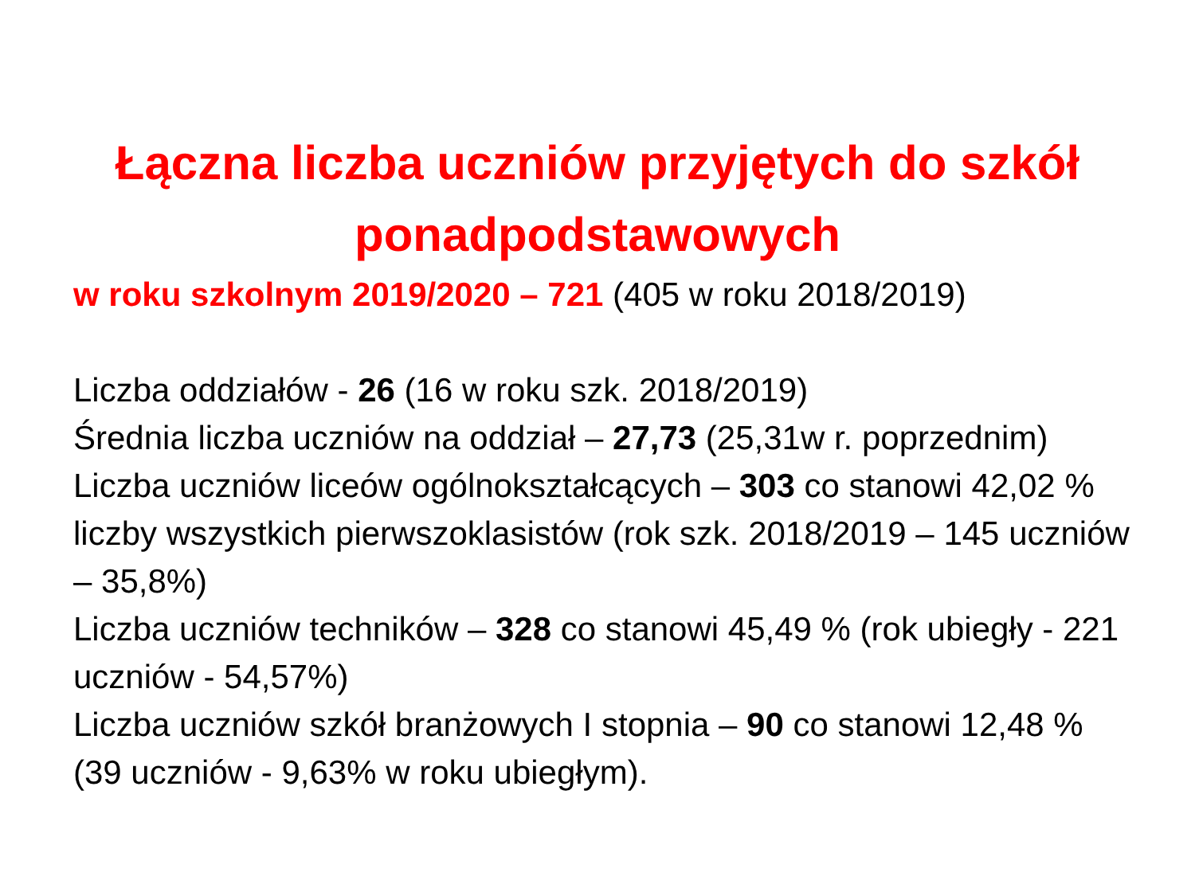Łączna liczba uczniów przyjętych do szkół
ponadpodstawowych
w roku szkolnym 2019/2020 – 721 (405 w roku 2018/2019)
Liczba oddziałów - 26 (16 w roku szk. 2018/2019)
Średnia liczba uczniów na oddział – 27,73 (25,31w r. poprzednim)
Liczba uczniów liceów ogólnokształcących – 303 co stanowi 42,02 % liczby wszystkich pierwszoklasistów (rok szk. 2018/2019 – 145 uczniów – 35,8%)
Liczba uczniów techników – 328 co stanowi 45,49 % (rok ubiegły - 221 uczniów - 54,57%)
Liczba uczniów szkół branżowych I stopnia – 90 co stanowi 12,48 % (39 uczniów - 9,63% w roku ubiegłym).